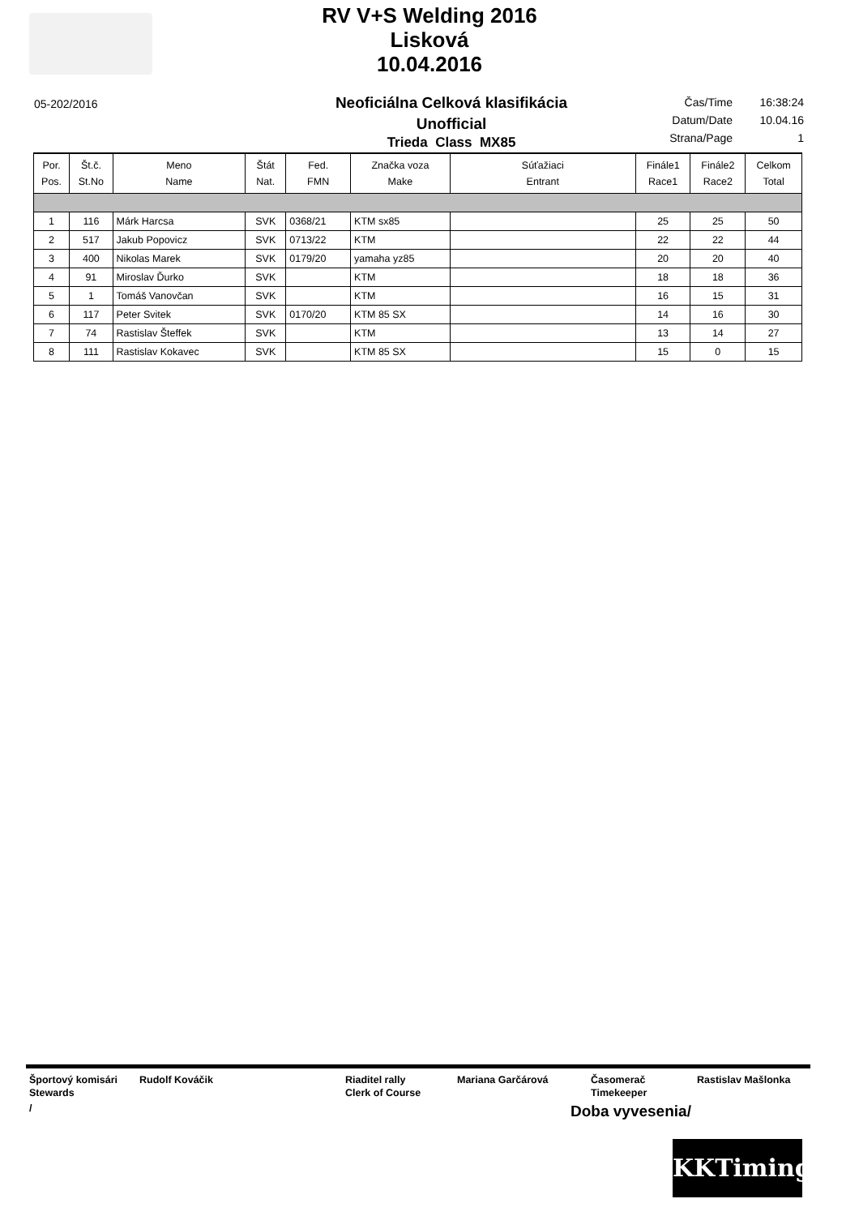RV V+S Welding 2016
Lisková
10.04.2016
05-202/2016
Neoficiálna Celková klasifikácia
Unofficial
Trieda Class MX85
| Čas/Time | 16:38:24 |
| Datum/Date | 10.04.16 |
| Strana/Page | 1 |
| Por. Pos. | Št.č. St.No | Meno Name | Štát Nat. | Fed. FMN | Značka voza Make | Súťažiaci Entrant | Finále1 Race1 | Finále2 Race2 | Celkom Total |
| --- | --- | --- | --- | --- | --- | --- | --- | --- | --- |
| 1 | 116 | Márk Harcsa | SVK | 0368/21 | KTM sx85 | | 25 | 25 | 50 |
| 2 | 517 | Jakub Popovicz | SVK | 0713/22 | KTM | | 22 | 22 | 44 |
| 3 | 400 | Nikolas Marek | SVK | 0179/20 | yamaha yz85 | | 20 | 20 | 40 |
| 4 | 91 | Miroslav Ďurko | SVK | | KTM | | 18 | 18 | 36 |
| 5 | 1 | Tomáš Vanovčan | SVK | | KTM | | 16 | 15 | 31 |
| 6 | 117 | Peter Svitek | SVK | 0170/20 | KTM 85 SX | | 14 | 16 | 30 |
| 7 | 74 | Rastislav Šteffek | SVK | | KTM | | 13 | 14 | 27 |
| 8 | 111 | Rastislav Kokavec | SVK | | KTM 85 SX | | 15 | 0 | 15 |
Športový komisári
Stewards
Rudolf Kováčik Riaditel rally
Clerk of Course
Mariana Garčárová Časomerač
Timekeeper
Rastislav Mašlonka
/
Doba vyvesenia/
KKTiming